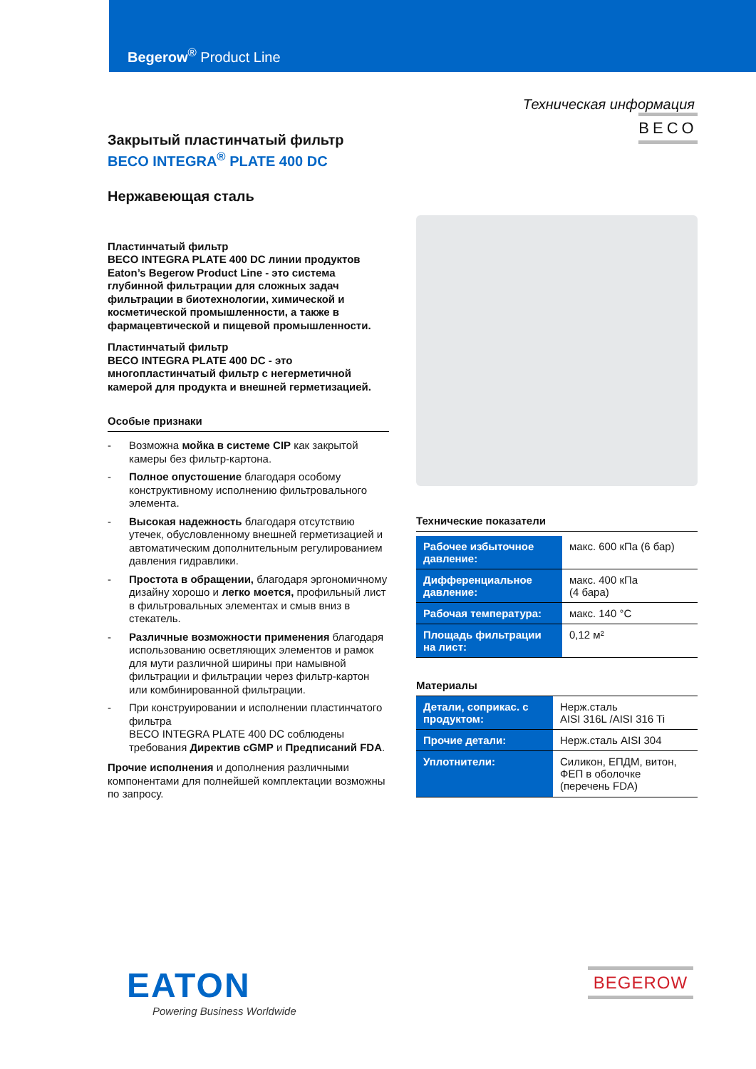Begerow<sup>®</sup> Product Line
Техническая информация
Закрытый пластинчатый фильтр
BECO INTEGRA<sup>®</sup> PLATE 400 DC
Нержавеющая сталь
Пластинчатый фильтр
BECO INTEGRA PLATE 400 DC линии продуктов Eaton’s Begerow Product Line - это система глубинной фильтрации для сложных задач фильтрации в биотехнологии, химической и косметической промышленности, а также в фармацевтической и пищевой промышленности.
Пластинчатый фильтр
BECO INTEGRA PLATE 400 DC - это многопластинчатый фильтр с негерметичной камерой для продукта и внешней герметизацией.
Особые признаки
- Возможна мойка в системе CIP как закрытой камеры без фильтр-картона.
- Полное опустошение благодаря особому конструктивному исполнению фильтровального элемента.
- Высокая надежность благодаря отсутствию утечек, обусловленному внешней герметизацией и автоматическим дополнительным регулированием давления гидравлики.
- Простота в обращении, благодаря эргономичному дизайну хорошо и легко моется, профильный лист в фильтровальных элементах и смыв вниз в стекатель.
- Различные возможности применения благодаря использованию осветляющих элементов и рамок для мути различной ширины при намывной фильтрации и фильтрации через фильтр-картон или комбинированной фильтрации.
- При конструировании и исполнении пластинчатого фильтра
BECO INTEGRA PLATE 400 DC соблюдены требования Директив cGMP и Предписаний FDA.
Прочие исполнения и дополнения различными компонентами для полнейшей комплектации возможны по запросу.
BECO
Технические показатели
| Рабочее избыточное давление: | макс. 600 кПа (6 бар) |
| Дифференциальное давление: | макс. 400 кПа (4 бара) |
| Рабочая температура: | макс. 140 °C |
| Площадь фильтрации на лист: | 0,12 м² |
Материалы
| Детали, соприкас. с продуктом: | Нерж.сталь AISI 316L /AISI 316 Ti |
| Прочие детали: | Нерж.сталь AISI 304 |
| Уплотнители: | Силикон, ЕПДМ, витон, ФЕП в оболочке (перечень FDA) |
EATON
Powering Business Worldwide
BEGEROW